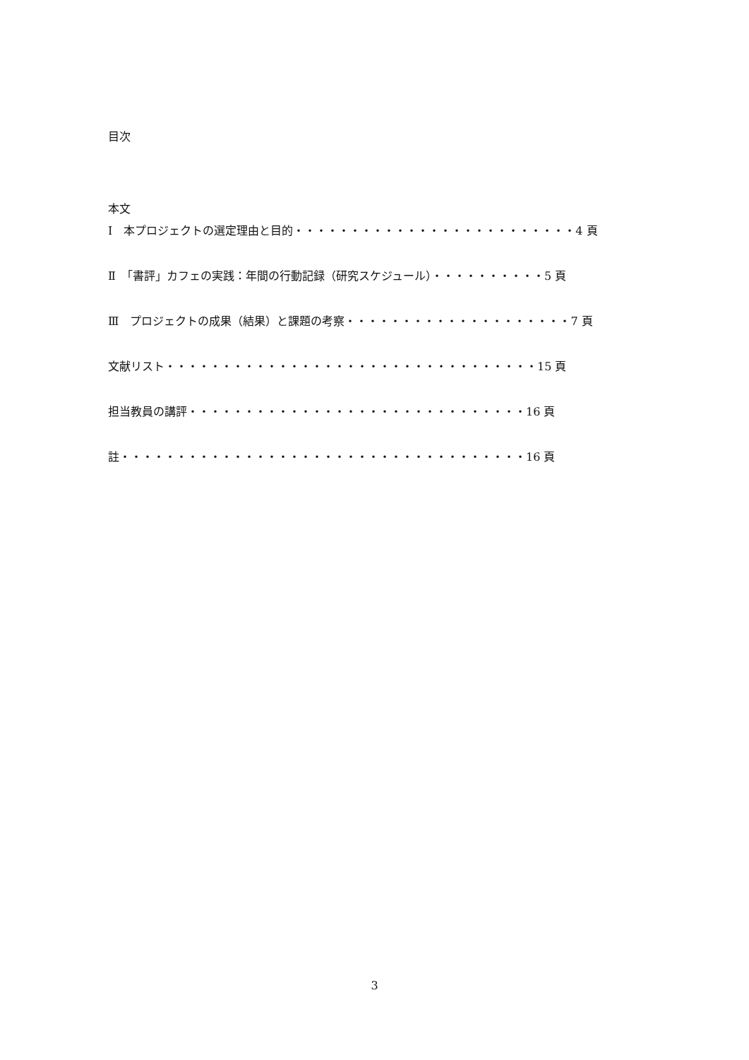目次
本文
Ⅰ　本プロジェクトの選定理由と目的・・・・・・・・・・・・・・・・・・・・・・・・・4 頁
Ⅱ　「書評」カフェの実践：年間の行動記録（研究スケジュール）・・・・・・・・・・5 頁
Ⅲ　プロジェクトの成果（結果）と課題の考察・・・・・・・・・・・・・・・・・・・・7 頁
文献リスト・・・・・・・・・・・・・・・・・・・・・・・・・・・・・・・・・15 頁
担当教員の講評・・・・・・・・・・・・・・・・・・・・・・・・・・・・・・16 頁
註・・・・・・・・・・・・・・・・・・・・・・・・・・・・・・・・・・・・16 頁
3